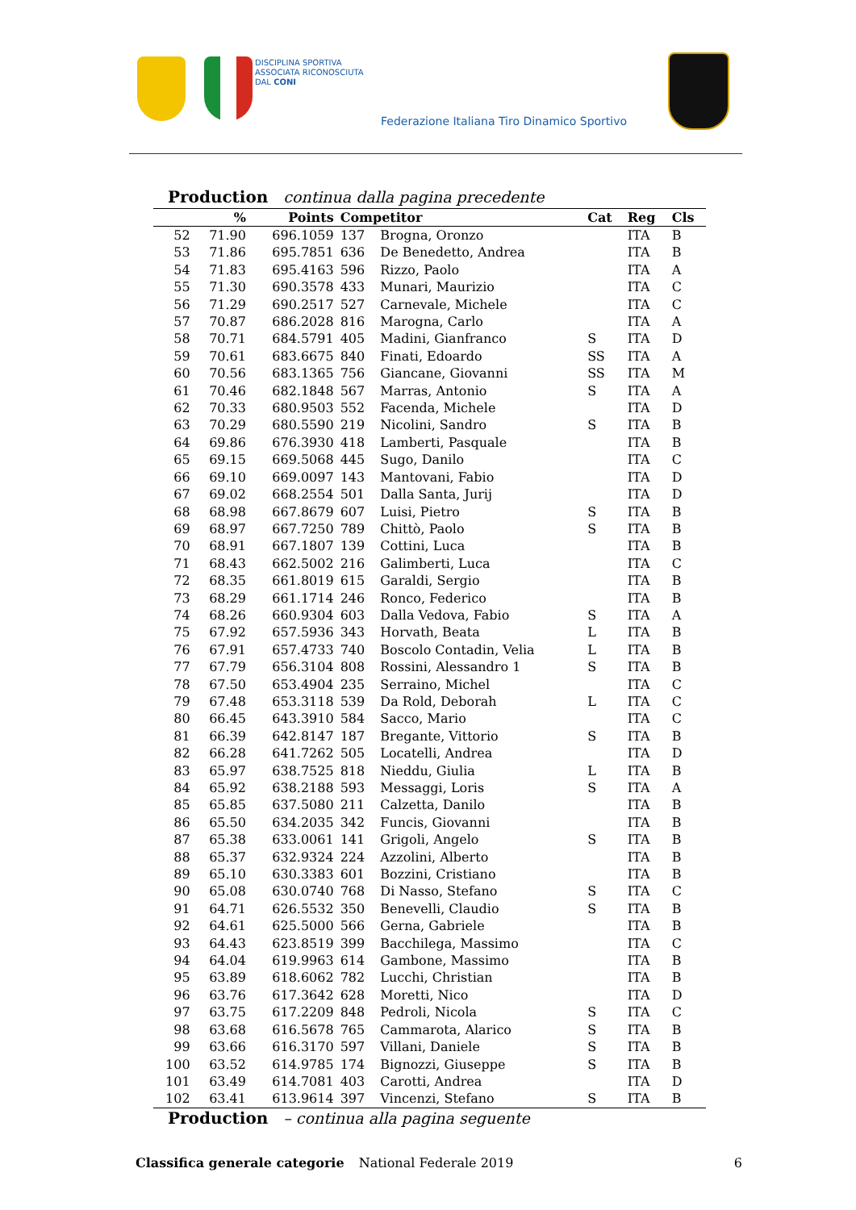DISCIPLINA SPORTIVA
ASSOCIATA RICONOSCIUTA
DAL CONI
Federazione Italiana Tiro Dinamico Sportivo
Production continua dalla pagina precedente
| | % | Points | Competitor | | Cat | Reg | Cls |
| --- | --- | --- | --- | --- | --- | --- | --- |
| 52 | 71.90 | 696.1059 | 137 | Brogna, Oronzo | | ITA | B |
| 53 | 71.86 | 695.7851 | 636 | De Benedetto, Andrea | | ITA | B |
| 54 | 71.83 | 695.4163 | 596 | Rizzo, Paolo | | ITA | A |
| 55 | 71.30 | 690.3578 | 433 | Munari, Maurizio | | ITA | C |
| 56 | 71.29 | 690.2517 | 527 | Carnevale, Michele | | ITA | C |
| 57 | 70.87 | 686.2028 | 816 | Marogna, Carlo | | ITA | A |
| 58 | 70.71 | 684.5791 | 405 | Madini, Gianfranco | S | ITA | D |
| 59 | 70.61 | 683.6675 | 840 | Finati, Edoardo | SS | ITA | A |
| 60 | 70.56 | 683.1365 | 756 | Giancane, Giovanni | SS | ITA | M |
| 61 | 70.46 | 682.1848 | 567 | Marras, Antonio | S | ITA | A |
| 62 | 70.33 | 680.9503 | 552 | Facenda, Michele | | ITA | D |
| 63 | 70.29 | 680.5590 | 219 | Nicolini, Sandro | S | ITA | B |
| 64 | 69.86 | 676.3930 | 418 | Lamberti, Pasquale | | ITA | B |
| 65 | 69.15 | 669.5068 | 445 | Sugo, Danilo | | ITA | C |
| 66 | 69.10 | 669.0097 | 143 | Mantovani, Fabio | | ITA | D |
| 67 | 69.02 | 668.2554 | 501 | Dalla Santa, Jurij | | ITA | D |
| 68 | 68.98 | 667.8679 | 607 | Luisi, Pietro | S | ITA | B |
| 69 | 68.97 | 667.7250 | 789 | Chittò, Paolo | S | ITA | B |
| 70 | 68.91 | 667.1807 | 139 | Cottini, Luca | | ITA | B |
| 71 | 68.43 | 662.5002 | 216 | Galimberti, Luca | | ITA | C |
| 72 | 68.35 | 661.8019 | 615 | Garaldi, Sergio | | ITA | B |
| 73 | 68.29 | 661.1714 | 246 | Ronco, Federico | | ITA | B |
| 74 | 68.26 | 660.9304 | 603 | Dalla Vedova, Fabio | S | ITA | A |
| 75 | 67.92 | 657.5936 | 343 | Horvath, Beata | L | ITA | B |
| 76 | 67.91 | 657.4733 | 740 | Boscolo Contadin, Velia | L | ITA | B |
| 77 | 67.79 | 656.3104 | 808 | Rossini, Alessandro 1 | S | ITA | B |
| 78 | 67.50 | 653.4904 | 235 | Serraino, Michel | | ITA | C |
| 79 | 67.48 | 653.3118 | 539 | Da Rold, Deborah | L | ITA | C |
| 80 | 66.45 | 643.3910 | 584 | Sacco, Mario | | ITA | C |
| 81 | 66.39 | 642.8147 | 187 | Bregante, Vittorio | S | ITA | B |
| 82 | 66.28 | 641.7262 | 505 | Locatelli, Andrea | | ITA | D |
| 83 | 65.97 | 638.7525 | 818 | Nieddu, Giulia | L | ITA | B |
| 84 | 65.92 | 638.2188 | 593 | Messaggi, Loris | S | ITA | A |
| 85 | 65.85 | 637.5080 | 211 | Calzetta, Danilo | | ITA | B |
| 86 | 65.50 | 634.2035 | 342 | Funcis, Giovanni | | ITA | B |
| 87 | 65.38 | 633.0061 | 141 | Grigoli, Angelo | S | ITA | B |
| 88 | 65.37 | 632.9324 | 224 | Azzolini, Alberto | | ITA | B |
| 89 | 65.10 | 630.3383 | 601 | Bozzini, Cristiano | | ITA | B |
| 90 | 65.08 | 630.0740 | 768 | Di Nasso, Stefano | S | ITA | C |
| 91 | 64.71 | 626.5532 | 350 | Benevelli, Claudio | S | ITA | B |
| 92 | 64.61 | 625.5000 | 566 | Gerna, Gabriele | | ITA | B |
| 93 | 64.43 | 623.8519 | 399 | Bacchilega, Massimo | | ITA | C |
| 94 | 64.04 | 619.9963 | 614 | Gambone, Massimo | | ITA | B |
| 95 | 63.89 | 618.6062 | 782 | Lucchi, Christian | | ITA | B |
| 96 | 63.76 | 617.3642 | 628 | Moretti, Nico | | ITA | D |
| 97 | 63.75 | 617.2209 | 848 | Pedroli, Nicola | S | ITA | C |
| 98 | 63.68 | 616.5678 | 765 | Cammarota, Alarico | S | ITA | B |
| 99 | 63.66 | 616.3170 | 597 | Villani, Daniele | S | ITA | B |
| 100 | 63.52 | 614.9785 | 174 | Bignozzi, Giuseppe | S | ITA | B |
| 101 | 63.49 | 614.7081 | 403 | Carotti, Andrea | | ITA | D |
| 102 | 63.41 | 613.9614 | 397 | Vincenzi, Stefano | S | ITA | B |
Production – continua alla pagina seguente
Classifica generale categorie National Federale 2019 6